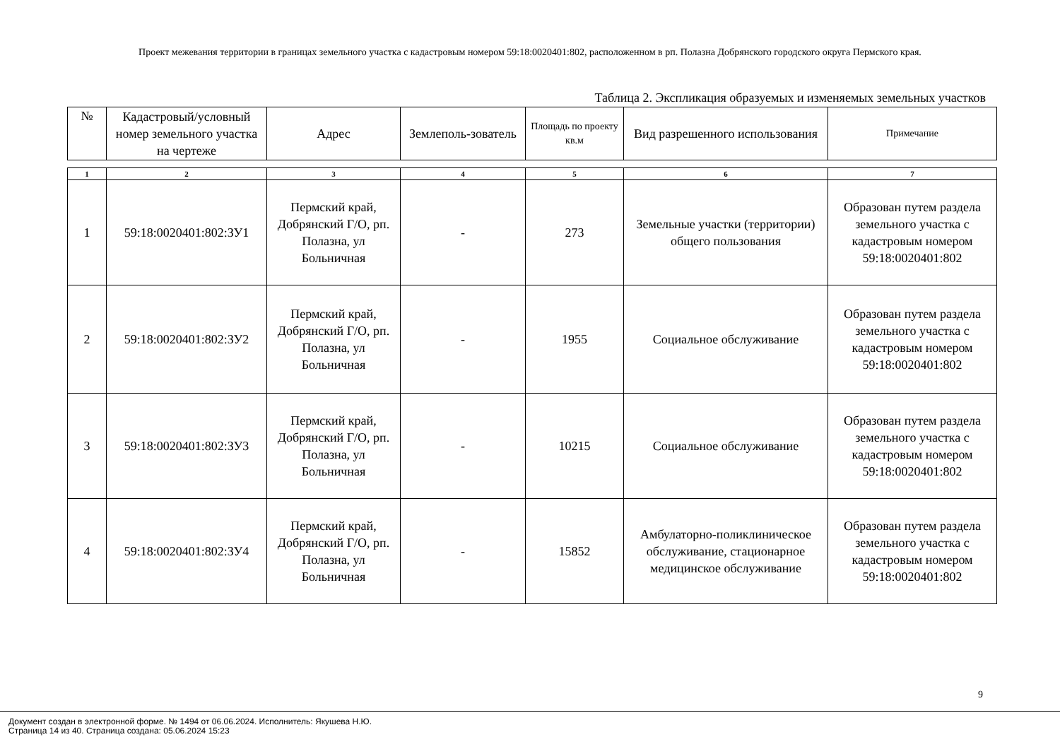Проект межевания территории в границах земельного участка с кадастровым номером 59:18:0020401:802, расположенном в рп. Полазна Добрянского городского округа Пермского края.
Таблица 2. Экспликация образуемых и изменяемых земельных участков
| № | Кадастровый/условный номер земельного участка на чертеже | Адрес | Землеполь-зователь | Площадь по проекту кв.м | Вид разрешенного использования | Примечание |
| --- | --- | --- | --- | --- | --- | --- |
| 1 | 2 | 3 | 4 | 5 | 6 | 7 |
| 1 | 59:18:0020401:802:ЗУ1 | Пермский край, Добрянский Г/О, рп. Полазна, ул Больничная | - | 273 | Земельные участки (территории) общего пользования | Образован путем раздела земельного участка с кадастровым номером 59:18:0020401:802 |
| 2 | 59:18:0020401:802:ЗУ2 | Пермский край, Добрянский Г/О, рп. Полазна, ул Больничная | - | 1955 | Социальное обслуживание | Образован путем раздела земельного участка с кадастровым номером 59:18:0020401:802 |
| 3 | 59:18:0020401:802:ЗУ3 | Пермский край, Добрянский Г/О, рп. Полазна, ул Больничная | - | 10215 | Социальное обслуживание | Образован путем раздела земельного участка с кадастровым номером 59:18:0020401:802 |
| 4 | 59:18:0020401:802:ЗУ4 | Пермский край, Добрянский Г/О, рп. Полазна, ул Больничная | - | 15852 | Амбулаторно-поликлиническое обслуживание, стационарное медицинское обслуживание | Образован путем раздела земельного участка с кадастровым номером 59:18:0020401:802 |
9
Документ создан в электронной форме. № 1494 от 06.06.2024. Исполнитель: Якушева Н.Ю.
Страница 14 из 40. Страница создана: 05.06.2024 15:23